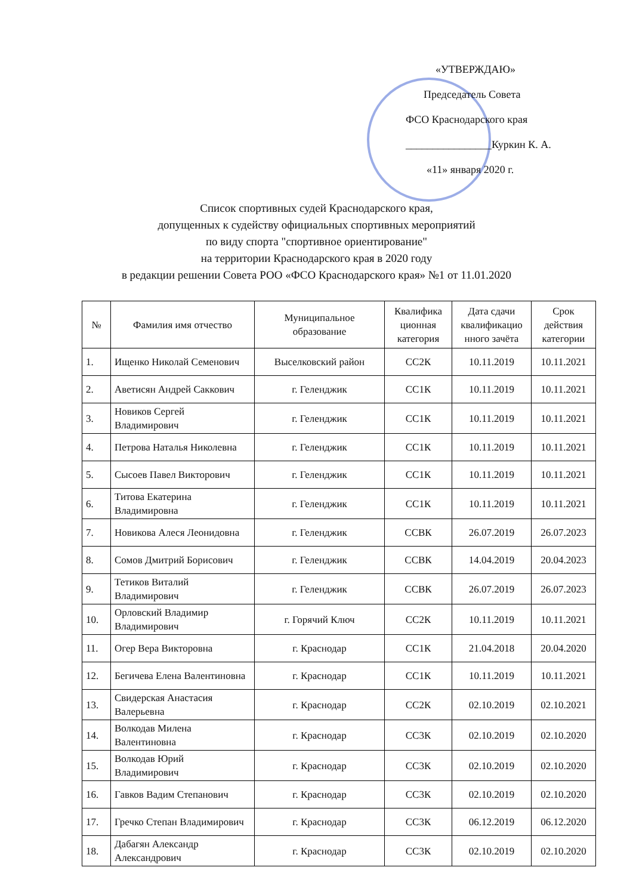«УТВЕРЖДАЮ»
Председатель Совета
ФСО Краснодарского края
________________Куркин К. А.
«11» января 2020 г.
Список спортивных судей Краснодарского края,
допущенных к судейству официальных спортивных мероприятий
по виду спорта "спортивное ориентирование"
на территории Краснодарского края в 2020 году
в редакции решении Совета РОО «ФСО Краснодарского края» №1 от 11.01.2020
| № | Фамилия имя отчество | Муниципальное образование | Квалифика ционная категория | Дата сдачи квалификацио нного зачёта | Срок действия категории |
| --- | --- | --- | --- | --- | --- |
| 1. | Ищенко Николай Семенович | Выселковский район | СС2К | 10.11.2019 | 10.11.2021 |
| 2. | Аветисян Андрей Саккович | г. Геленджик | СС1К | 10.11.2019 | 10.11.2021 |
| 3. | Новиков Сергей Владимирович | г. Геленджик | СС1К | 10.11.2019 | 10.11.2021 |
| 4. | Петрова Наталья Николевна | г. Геленджик | СС1К | 10.11.2019 | 10.11.2021 |
| 5. | Сысоев Павел Викторович | г. Геленджик | СС1К | 10.11.2019 | 10.11.2021 |
| 6. | Титова Екатерина Владимировна | г. Геленджик | СС1К | 10.11.2019 | 10.11.2021 |
| 7. | Новикова Алеся Леонидовна | г. Геленджик | ССВК | 26.07.2019 | 26.07.2023 |
| 8. | Сомов Дмитрий Борисович | г. Геленджик | ССВК | 14.04.2019 | 20.04.2023 |
| 9. | Тетиков Виталий Владимирович | г. Геленджик | ССВК | 26.07.2019 | 26.07.2023 |
| 10. | Орловский Владимир Владимирович | г. Горячий Ключ | СС2К | 10.11.2019 | 10.11.2021 |
| 11. | Огер Вера Викторовна | г. Краснодар | СС1К | 21.04.2018 | 20.04.2020 |
| 12. | Бегичева Елена Валентиновна | г. Краснодар | СС1К | 10.11.2019 | 10.11.2021 |
| 13. | Свидерская Анастасия Валерьевна | г. Краснодар | СС2К | 02.10.2019 | 02.10.2021 |
| 14. | Волкодав Милена Валентиновна | г. Краснодар | СС3К | 02.10.2019 | 02.10.2020 |
| 15. | Волкодав Юрий Владимирович | г. Краснодар | СС3К | 02.10.2019 | 02.10.2020 |
| 16. | Гавков Вадим Степанович | г. Краснодар | СС3К | 02.10.2019 | 02.10.2020 |
| 17. | Гречко Степан Владимирович | г. Краснодар | СС3К | 06.12.2019 | 06.12.2020 |
| 18. | Дабагян Александр Александрович | г. Краснодар | СС3К | 02.10.2019 | 02.10.2020 |